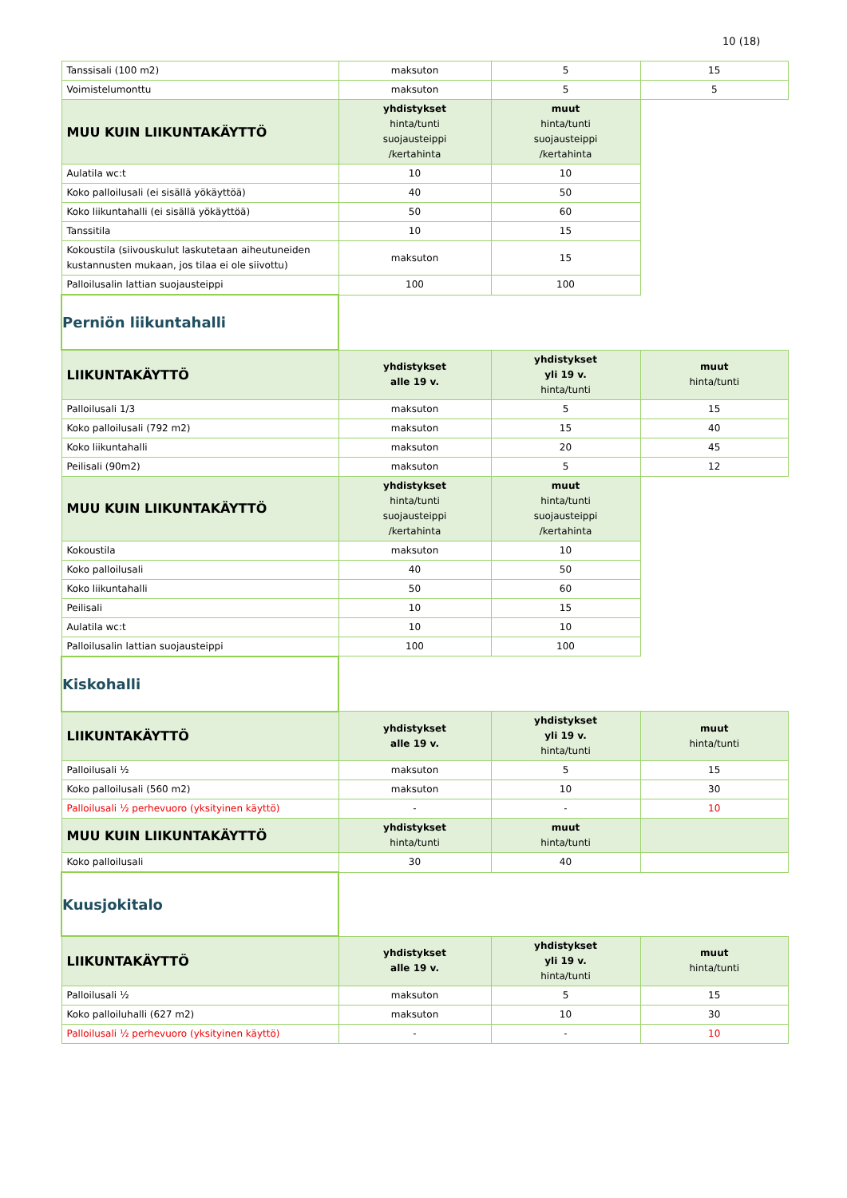10 (18)
| Tanssisali (100 m2) | maksuton | 5 | 15 |
| Voimistelumonttu | maksuton | 5 | 5 |
| MUU KUIN LIIKUNTAKÄYTTÖ | yhdistykset hinta/tunti suojausteippi /kertahinta | muut hinta/tunti suojausteippi /kertahinta | |
| Aulatila wc:t | 10 | 10 | |
| Koko palloilusali (ei sisällä yökäyttöä) | 40 | 50 | |
| Koko liikuntahalli (ei sisällä yökäyttöä) | 50 | 60 | |
| Tanssitila | 10 | 15 | |
| Kokoustila (siivouskulut laskutetaan aiheutuneiden kustannusten mukaan, jos tilaa ei ole siivottu) | maksuton | 15 | |
| Palloilusalin lattian suojausteippi | 100 | 100 | |
| Perniön liikuntahalli | | | |
| LIIKUNTAKÄYTTÖ | yhdistykset alle 19 v. | yhdistykset yli 19 v. hinta/tunti | muut hinta/tunti |
| Palloilusali 1/3 | maksuton | 5 | 15 |
| Koko palloilusali (792 m2) | maksuton | 15 | 40 |
| Koko liikuntahalli | maksuton | 20 | 45 |
| Peilisali (90m2) | maksuton | 5 | 12 |
| MUU KUIN LIIKUNTAKÄYTTÖ | yhdistykset hinta/tunti suojausteippi /kertahinta | muut hinta/tunti suojausteippi /kertahinta | |
| Kokoustila | maksuton | 10 | |
| Koko palloilusali | 40 | 50 | |
| Koko liikuntahalli | 50 | 60 | |
| Peilisali | 10 | 15 | |
| Aulatila wc:t | 10 | 10 | |
| Palloilusalin lattian suojausteippi | 100 | 100 | |
| Kiskohalli | | | |
| LIIKUNTAKÄYTTÖ | yhdistykset alle 19 v. | yhdistykset yli 19 v. hinta/tunti | muut hinta/tunti |
| Palloilusali ½ | maksuton | 5 | 15 |
| Koko palloilusali (560 m2) | maksuton | 10 | 30 |
| Palloilusali ½ perhevuoro (yksityinen käyttö) | - | - | 10 |
| MUU KUIN LIIKUNTAKÄYTTÖ | yhdistykset hinta/tunti | muut hinta/tunti | |
| Koko palloilusali | 30 | 40 | |
| Kuusjokitalo | | | |
| LIIKUNTAKÄYTTÖ | yhdistykset alle 19 v. | yhdistykset yli 19 v. hinta/tunti | muut hinta/tunti |
| Palloilusali ½ | maksuton | 5 | 15 |
| Koko palloiluhalli (627 m2) | maksuton | 10 | 30 |
| Palloilusali ½ perhevuoro (yksityinen käyttö) | - | - | 10 |